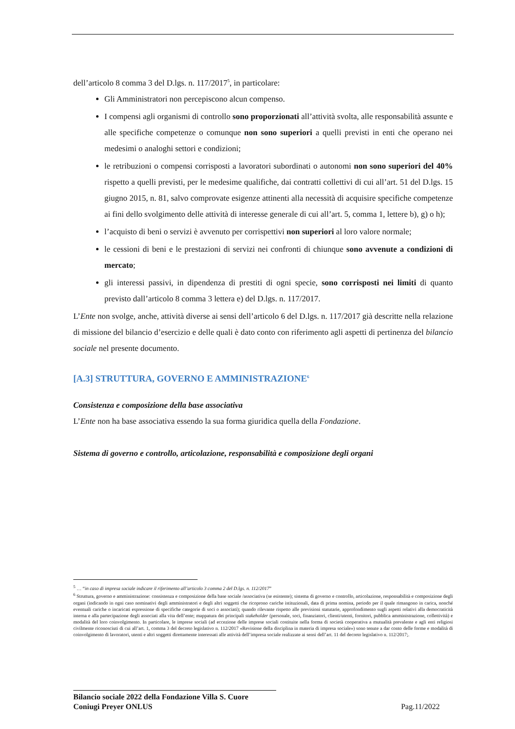dell’articolo 8 comma 3 del D.lgs. n. 117/2017<sup>5</sup>, in particolare:
Gli Amministratori non percepiscono alcun compenso.
I compensi agli organismi di controllo sono proporzionati all’attività svolta, alle responsabilità assunte e alle specifiche competenze o comunque non sono superiori a quelli previsti in enti che operano nei medesimi o analoghi settori e condizioni;
le retribuzioni o compensi corrisposti a lavoratori subordinati o autonomi non sono superiori del 40% rispetto a quelli previsti, per le medesime qualifiche, dai contratti collettivi di cui all’art. 51 del D.lgs. 15 giugno 2015, n. 81, salvo comprovate esigenze attinenti alla necessità di acquisire specifiche competenze ai fini dello svolgimento delle attività di interesse generale di cui all’art. 5, comma 1, lettere b), g) o h);
l’acquisto di beni o servizi è avvenuto per corrispettivi non superiori al loro valore normale;
le cessioni di beni e le prestazioni di servizi nei confronti di chiunque sono avvenute a condizioni di mercato;
gli interessi passivi, in dipendenza di prestiti di ogni specie, sono corrisposti nei limiti di quanto previsto dall’articolo 8 comma 3 lettera e) del D.lgs. n. 117/2017.
L’Ente non svolge, anche, attività diverse ai sensi dell’articolo 6 del D.lgs. n. 117/2017 già descritte nella relazione di missione del bilancio d’esercizio e delle quali è dato conto con riferimento agli aspetti di pertinenza del bilancio sociale nel presente documento.
[A.3] STRUTTURA, GOVERNO E AMMINISTRAZIONE<sup>6</sup>
Consistenza e composizione della base associativa
L’Ente non ha base associativa essendo la sua forma giuridica quella della Fondazione.
Sistema di governo e controllo, articolazione, responsabilità e composizione degli organi
<sup>5</sup> … “in caso di impresa sociale indicare il riferimento all’articolo 3 comma 2 del D.lgs. n. 112/2017”
<sup>6</sup> Struttura, governo e amministrazione: consistenza e composizione della base sociale /associativa (se esistente); sistema di governo e controllo, articolazione, responsabilità e composizione degli organi (indicando in ogni caso nominativi degli amministratori e degli altri soggetti che ricoprono cariche istituzionali, data di prima nomina, periodo per il quale rimangono in carica, nonché eventuali cariche o incaricati espressione di specifiche categorie di soci o associati); quando rilevante rispetto alle previsioni statutarie, approfondimento sugli aspetti relativi alla democraticità interna e alla partecipazione degli associati alla vita dell’ente; mappatura dei principali stakeholder (personale, soci, finanziatori, clienti/utenti, fornitori, pubblica amministrazione, collettività) e modalità del loro coinvolgimento. In particolare, le imprese sociali (ad eccezione delle imprese sociali costituite nella forma di società cooperativa a mutualità prevalente e agli enti religiosi civilmente riconosciuti di cui all’art. 1, comma 3 del decreto legislativo n. 112/2017 «Revisione della disciplina in materia di impresa sociale») sono tenute a dar conto delle forme e modalità di coinvolgimento di lavoratori, utenti e altri soggetti direttamente interessati alle attività dell’impresa sociale realizzate ai sensi dell’art. 11 del decreto legislativo n. 112/2017;.
Bilancio sociale 2022 della Fondazione Villa S. Cuore
Coniugi Preyer ONLUS
Pag.11/2022